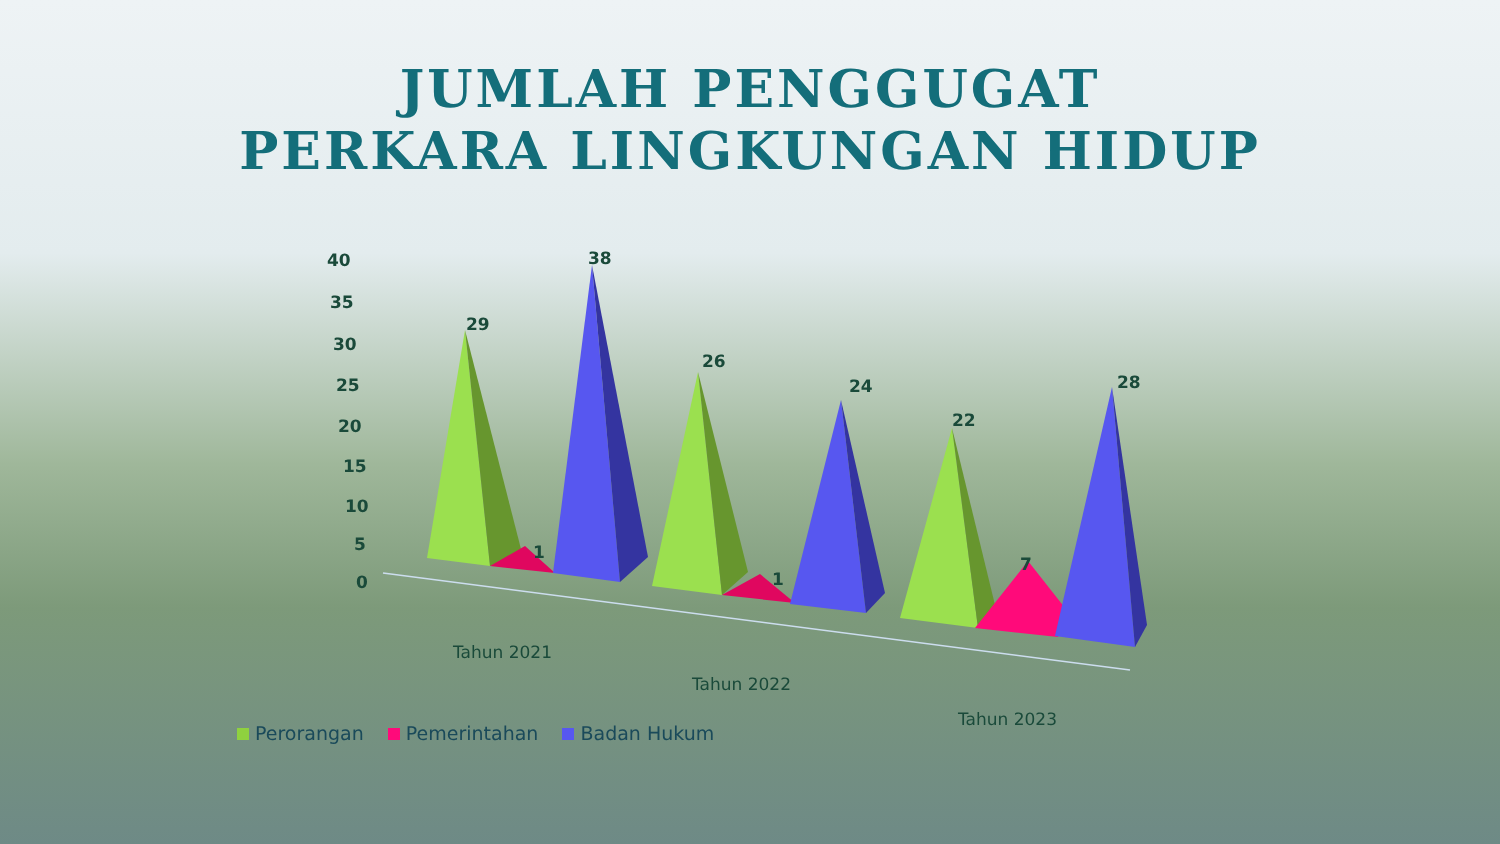JUMLAH PENGGUGAT
PERKARA LINGKUNGAN HIDUP
40
35
30
25
20
15
10
5
0
29
1
38
26
1
24
22
7
28
Tahun 2021
Tahun 2022
Tahun 2023
Perorangan Pemerintahan Badan Hukum